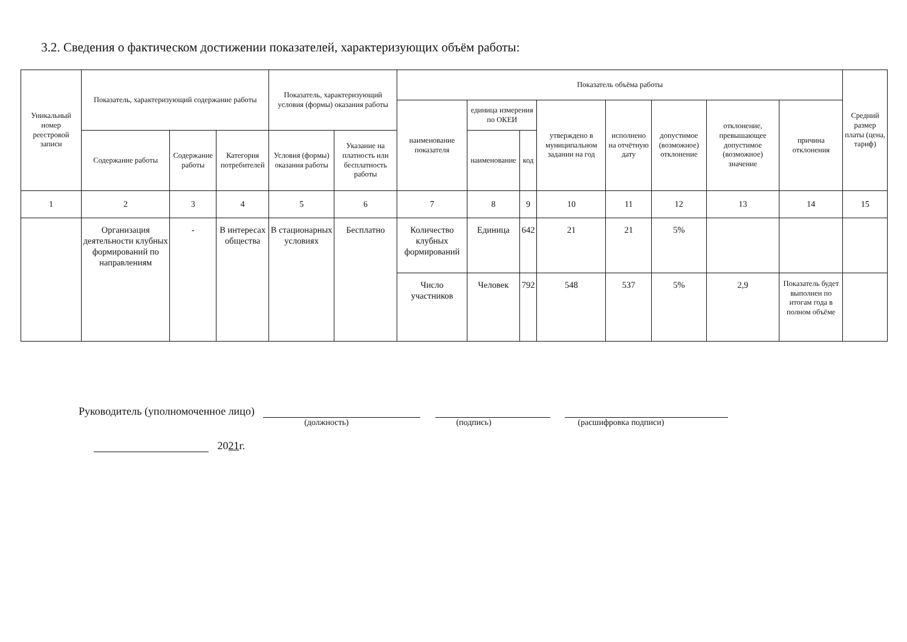3.2. Сведения о фактическом достижении показателей, характеризующих объём работы:
| Уникальный номер реестровой записи | Показатель, характеризующий содержание работы | | | Показатель, характеризующий условия (формы) оказания работы | | Показатель объёма работы | | | | | | | | Средний размер платы (цена, тариф) |
| --- | --- | --- | --- | --- | --- | --- | --- | --- | --- | --- | --- | --- | --- | --- |
| | | | | | | наименование показателя | единица измерения по ОКЕИ | | утверждено в муниципальном задании на год | исполнено на отчётную дату | допустимое (возможное) отклонение | отклонение, превышающее допустимое (возможное) значение | причина отклонения | |
| | Содержание работы | Содержание работы | Категория потребителей | Условия (формы) оказания работы | Указание на платность или бесплатность работы | | наименование | код | | | | | | |
| 1 | 2 | 3 | 4 | 5 | 6 | 7 | 8 | 9 | 10 | 11 | 12 | 13 | 14 | 15 |
| | Организация деятельности клубных формирований по направлениям | - | В интересах общества | В стационарных условиях | Бесплатно | Количество клубных формирований | Единица | 642 | 21 | 21 | 5% | | | |
| | | | | | | Число участников | Человек | 792 | 548 | 537 | 5% | 2,9 | Показатель будет выполнен по итогам года в полном объёме | |
Руководитель (уполномоченное лицо)
(должность) (подпись) (расшифровка подписи)
2021г.